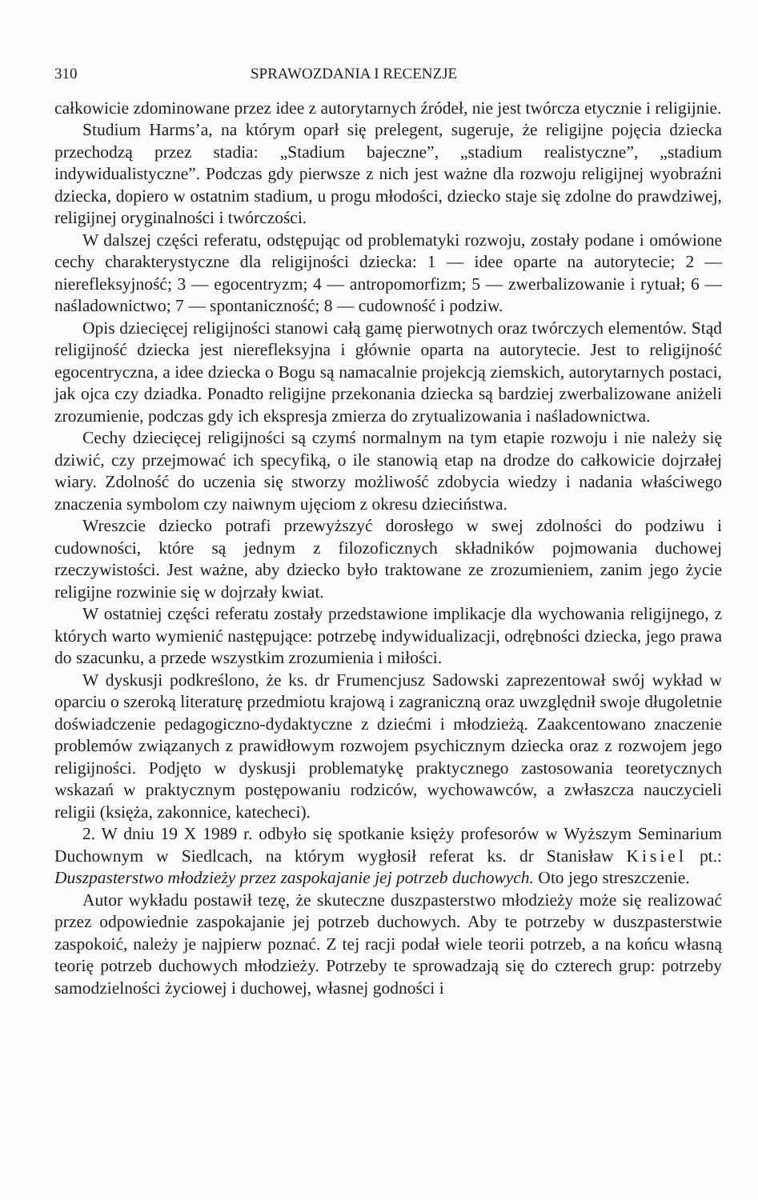310 SPRAWOZDANIA I RECENZJE
całkowicie zdominowane przez idee z autorytarnych źródeł, nie jest twórcza etycznie i religijnie.
Studium Harms’a, na którym oparł się prelegent, sugeruje, że religijne pojęcia dziecka przechodzą przez stadia: „Stadium bajeczne”, „stadium realistyczne”, „stadium indywidualistyczne”. Podczas gdy pierwsze z nich jest ważne dla rozwoju religijnej wyobraźni dziecka, dopiero w ostatnim stadium, u progu młodości, dziecko staje się zdolne do prawdziwej, religijnej oryginalności i twórczości.
W dalszej części referatu, odstępując od problematyki rozwoju, zostały podane i omówione cechy charakterystyczne dla religijności dziecka: 1 — idee oparte na autorytecie; 2 — nierefleksyjność; 3 — egocentryzm; 4 — antropomorfizm; 5 — zwerbalizowanie i rytuał; 6 — naśladownictwo; 7 — spontaniczność; 8 — cudowność i podziw.
Opis dziecięcej religijności stanowi całą gamę pierwotnych oraz twórczych elementów. Stąd religijność dziecka jest nierefleksyjna i głównie oparta na autorytecie. Jest to religijność egocentryczna, a idee dziecka o Bogu są namacalnie projekcją ziemskich, autorytarnych postaci, jak ojca czy dziadka. Ponadto religijne przekonania dziecka są bardziej zwerbalizowane aniżeli zrozumienie, podczas gdy ich ekspresja zmierza do zrytualizowania i naśladownictwa.
Cechy dziecięcej religijności są czymś normalnym na tym etapie rozwoju i nie należy się dziwić, czy przejmować ich specyfiką, o ile stanowią etap na drodze do całkowicie dojrzałej wiary. Zdolność do uczenia się stworzy możliwość zdobycia wiedzy i nadania właściwego znaczenia symbolom czy naiwnym ujęciom z okresu dzieciństwa.
Wreszcie dziecko potrafi przewyższyć dorosłego w swej zdolności do podziwu i cudowności, które są jednym z filozoficznych składników pojmowania duchowej rzeczywistości. Jest ważne, aby dziecko było traktowane ze zrozumieniem, zanim jego życie religijne rozwinie się w dojrzały kwiat.
W ostatniej części referatu zostały przedstawione implikacje dla wychowania religijnego, z których warto wymienić następujące: potrzebę indywidualizacji, odrębności dziecka, jego prawa do szacunku, a przede wszystkim zrozumienia i miłości.
W dyskusji podkreślono, że ks. dr Frumencjusz Sadowski zaprezentował swój wykład w oparciu o szeroką literaturę przedmiotu krajową i zagraniczną oraz uwzględnił swoje długoletnie doświadczenie pedagogiczno-dydaktyczne z dziećmi i młodzieżą. Zaakcentowano znaczenie problemów związanych z prawidłowym rozwojem psychicznym dziecka oraz z rozwojem jego religijności. Podjęto w dyskusji problematykę praktycznego zastosowania teoretycznych wskazań w praktycznym postępowaniu rodziców, wychowawców, a zwłaszcza nauczycieli religii (księża, zakonnice, katecheci).
2. W dniu 19 X 1989 r. odbyło się spotkanie księży profesorów w Wyższym Seminarium Duchownym w Siedlcach, na którym wygłosił referat ks. dr Stanisław Kisiel pt.: Duszpasterstwo młodzieży przez zaspokajanie jej potrzeb duchowych. Oto jego streszczenie.
Autor wykładu postawił tezę, że skuteczne duszpasterstwo młodzieży może się realizować przez odpowiednie zaspokajanie jej potrzeb duchowych. Aby te potrzeby w duszpasterstwie zaspokoić, należy je najpierw poznać. Z tej racji podał wiele teorii potrzeb, a na końcu własną teorię potrzeb duchowych młodzieży. Potrzeby te sprowadzają się do czterech grup: potrzeby samodzielności życiowej i duchowej, własnej godności i